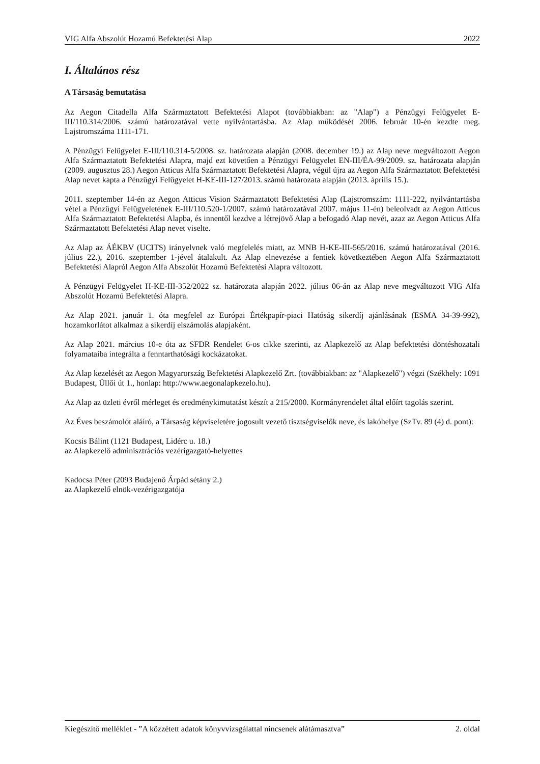VIG Alfa Abszolút Hozamú Befektetési Alap 2022
I. Általános rész
A Társaság bemutatása
Az Aegon Citadella Alfa Származtatott Befektetési Alapot (továbbiakban: az "Alap") a Pénzügyi Felügyelet E-III/110.314/2006. számú határozatával vette nyilvántartásba. Az Alap működését 2006. február 10-én kezdte meg. Lajstromszáma 1111-171.
A Pénzügyi Felügyelet E-III/110.314-5/2008. sz. határozata alapján (2008. december 19.) az Alap neve megváltozott Aegon Alfa Származtatott Befektetési Alapra, majd ezt követően a Pénzügyi Felügyelet EN-III/ÉA-99/2009. sz. határozata alapján (2009. augusztus 28.) Aegon Atticus Alfa Származtatott Befektetési Alapra, végül újra az Aegon Alfa Származtatott Befektetési Alap nevet kapta a Pénzügyi Felügyelet H-KE-III-127/2013. számú határozata alapján (2013. április 15.).
2011. szeptember 14-én az Aegon Atticus Vision Származtatott Befektetési Alap (Lajstromszám: 1111-222, nyilvántartásba vétel a Pénzügyi Felügyeletének E-III/110.520-1/2007. számú határozatával 2007. május 11-én) beleolvadt az Aegon Atticus Alfa Származtatott Befektetési Alapba, és innentől kezdve a létrejövő Alap a befogadó Alap nevét, azaz az Aegon Atticus Alfa Származtatott Befektetési Alap nevet viselte.
Az Alap az ÁÉKBV (UCITS) irányelvnek való megfelelés miatt, az MNB H-KE-III-565/2016. számú határozatával (2016. július 22.), 2016. szeptember 1-jével átalakult. Az Alap elnevezése a fentiek következtében Aegon Alfa Származtatott Befektetési Alapról Aegon Alfa Abszolút Hozamú Befektetési Alapra változott.
A Pénzügyi Felügyelet H-KE-III-352/2022 sz. határozata alapján 2022. július 06-án az Alap neve megváltozott VIG Alfa Abszolút Hozamú Befektetési Alapra.
Az Alap 2021. január 1. óta megfelel az Európai Értékpapír-piaci Hatóság sikerdíj ajánlásának (ESMA 34-39-992), hozamkorlátot alkalmaz a sikerdíj elszámolás alapjaként.
Az Alap 2021. március 10-e óta az SFDR Rendelet 6-os cikke szerinti, az Alapkezelő az Alap befektetési döntéshozatali folyamataiba integrálta a fenntarthatósági kockázatokat.
Az Alap kezelését az Aegon Magyarország Befektetési Alapkezelő Zrt. (továbbiakban: az "Alapkezelő") végzi (Székhely: 1091 Budapest, Üllői út 1., honlap: http://www.aegonalapkezelo.hu).
Az Alap az üzleti évről mérleget és eredménykimutatást készít a 215/2000. Kormányrendelet által előírt tagolás szerint.
Az Éves beszámolót aláíró, a Társaság képviseletére jogosult vezető tisztségviselők neve, és lakóhelye (SzTv. 89 (4) d. pont):
Kocsis Bálint (1121 Budapest, Lidérc u. 18.)
az Alapkezelő adminisztrációs vezérigazgató-helyettes
Kadocsa Péter (2093 Budajenő Árpád sétány 2.)
az Alapkezelő elnök-vezérigazgatója
Kiegészítő melléklet - ”A közzétett adatok könyvvizsgálattal nincsenek alátámasztva” 2. oldal